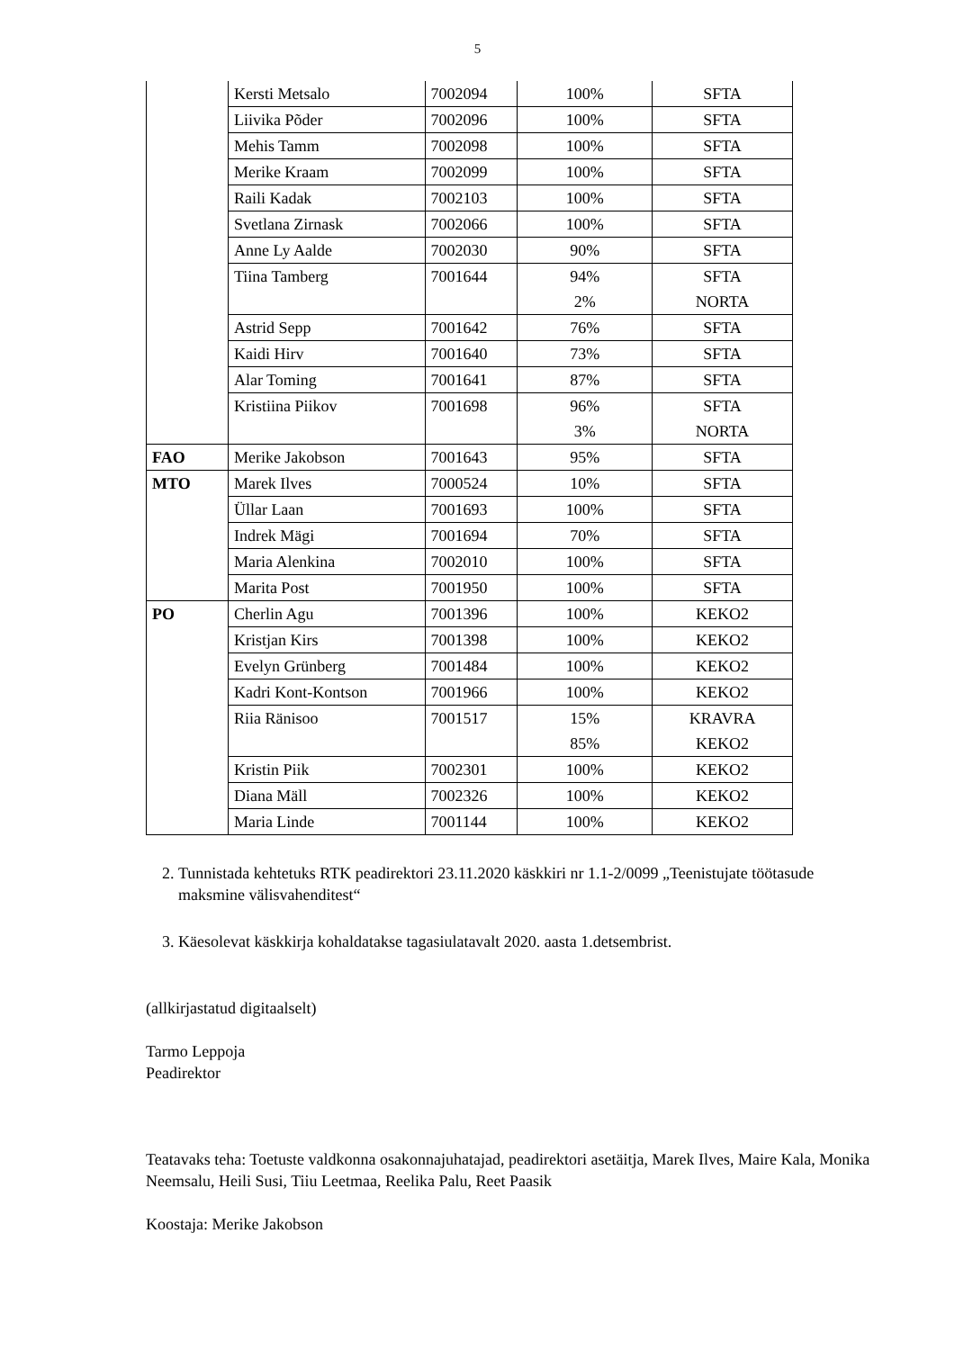5
| | Kersti Metsalo | 7002094 | 100% | SFTA |
| | Liivika Põder | 7002096 | 100% | SFTA |
| | Mehis Tamm | 7002098 | 100% | SFTA |
| | Merike Kraam | 7002099 | 100% | SFTA |
| | Raili Kadak | 7002103 | 100% | SFTA |
| | Svetlana Zirnask | 7002066 | 100% | SFTA |
| | Anne Ly Aalde | 7002030 | 90% | SFTA |
| | Tiina Tamberg | 7001644 | 94% 2% | SFTA NORTA |
| | Astrid Sepp | 7001642 | 76% | SFTA |
| | Kaidi Hirv | 7001640 | 73% | SFTA |
| | Alar Toming | 7001641 | 87% | SFTA |
| | Kristiina Piikov | 7001698 | 96% 3% | SFTA NORTA |
| FAO | Merike Jakobson | 7001643 | 95% | SFTA |
| MTO | Marek Ilves | 7000524 | 10% | SFTA |
| | Üllar Laan | 7001693 | 100% | SFTA |
| | Indrek Mägi | 7001694 | 70% | SFTA |
| | Maria Alenkina | 7002010 | 100% | SFTA |
| | Marita Post | 7001950 | 100% | SFTA |
| PO | Cherlin Agu | 7001396 | 100% | KEKO2 |
| | Kristjan Kirs | 7001398 | 100% | KEKO2 |
| | Evelyn Grünberg | 7001484 | 100% | KEKO2 |
| | Kadri Kont-Kontson | 7001966 | 100% | KEKO2 |
| | Riia Ränisoo | 7001517 | 15% 85% | KRAVRA KEKO2 |
| | Kristin Piik | 7002301 | 100% | KEKO2 |
| | Diana Mäll | 7002326 | 100% | KEKO2 |
| | Maria Linde | 7001144 | 100% | KEKO2 |
2. Tunnistada kehtetuks RTK peadirektori 23.11.2020 käskkiri nr 1.1-2/0099 „Teenistujate töötasude maksmine välisvahenditest“
3. Käesolevat käskkirja kohaldatakse tagasiulatavalt 2020. aasta 1.detsembrist.
(allkirjastatud digitaalselt)
Tarmo Leppoja
Peadirektor
Teatavaks teha: Toetuste valdkonna osakonnajuhatajad, peadirektori asetäitja, Marek Ilves, Maire Kala, Monika Neemsalu, Heili Susi, Tiiu Leetmaa, Reelika Palu, Reet Paasik
Koostaja: Merike Jakobson